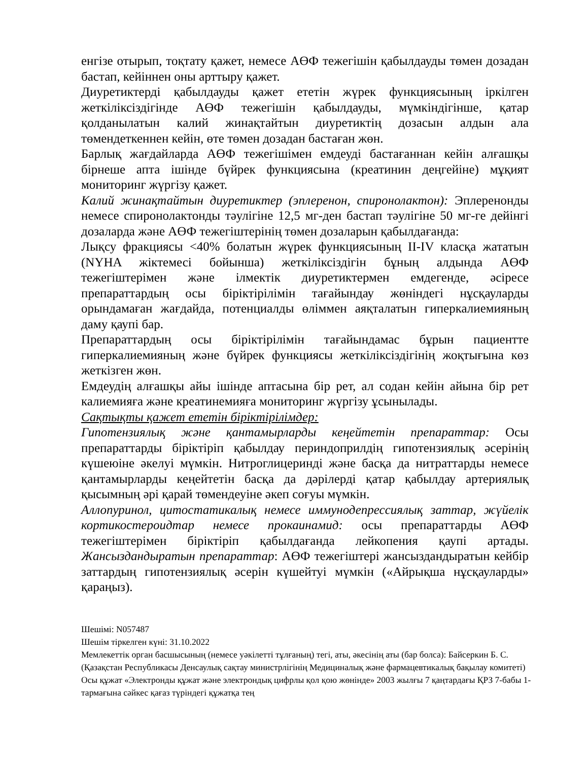енгізе отырып, тоқтату қажет, немесе АӨФ тежегішін қабылдауды төмен дозадан бастап, кейіннен оны арттыру қажет.
Диуретиктерді қабылдауды қажет ететін жүрек функциясының іркілген жеткіліксіздігінде АӨФ тежегішін қабылдауды, мүмкіндігінше, қатар қолданылатын калий жинақтайтын диуретиктің дозасын алдын ала төмендеткеннен кейін, өте төмен дозадан бастаған жөн.
Барлық жағдайларда АӨФ тежегішімен емдеуді бастағаннан кейін алғашқы бірнеше апта ішінде бүйрек функциясына (креатинин деңгейіне) мұқият мониторинг жүргізу қажет.
Калий жинақтайтын диуретиктер (эплеренон, спиронолактон): Эплеренонды немесе спиронолактонды тәулігіне 12,5 мг-ден бастап тәулігіне 50 мг-ге дейінгі дозаларда және АӨФ тежегіштерінің төмен дозаларын қабылдағанда:
Лықсу фракциясы <40% болатын жүрек функциясының II-IV класқа жататын (NYHA жіктемесі бойынша) жеткіліксіздігін бұның алдында АӨФ тежегіштерімен және ілмектік диуретиктермен емдегенде, әсіресе препараттардың осы біріктірілімін тағайындау жөніндегі нұсқауларды орындамаған жағдайда, потенциалды өліммен аяқталатын гиперкалиемияның даму қаупі бар.
Препараттардың осы біріктірілімін тағайындамас бұрын пациентте гиперкалиемияның және бүйрек функциясы жеткіліксіздігінің жоқтығына көз жеткізген жөн.
Емдеудің алғашқы айы ішінде аптасына бір рет, ал содан кейін айына бір рет калиемияға және креатинемияға мониторинг жүргізу ұсынылады.
Сақтықты қажет ететін біріктірілімдер:
Гипотензиялық және қантамырларды кеңейтетін препараттар: Осы препараттарды біріктіріп қабылдау периндоприлдің гипотензиялық әсерінің күшеюіне әкелуі мүмкін. Нитроглицеринді және басқа да нитраттарды немесе қантамырларды кеңейтетін басқа да дәрілерді қатар қабылдау артериялық қысымның әрі қарай төмендеуіне әкеп соғуы мүмкін.
Аллопуринол, цитостатикалық немесе иммунодепрессиялық заттар, жүйелік кортикостероидтар немесе прокаинамид: осы препараттарды АӨФ тежегіштерімен біріктіріп қабылдағанда лейкопения қаупі артады. Жансыздандыратын препараттар: АӨФ тежегіштері жансыздандыратын кейбір заттардың гипотензиялық әсерін күшейтуі мүмкін («Айрықша нұсқауларды» қараңыз).
Шешімі: N057487
Шешім тіркелген күні: 31.10.2022
Мемлекеттік орган басшысының (немесе уәкілетті тұлғаның) тегі, аты, әкесінің аты (бар болса): Байсеркин Б. С.
(Қазақстан Республикасы Денсаулық сақтау министрлігінің Медициналық және фармацевтикалық бақылау комитеті)
Осы құжат «Электронды құжат және электрондық цифрлы қол қою жөнінде» 2003 жылғы 7 қаңтардағы ҚРЗ 7-бабы 1-тармағына сәйкес қағаз түріндегі құжатқа тең